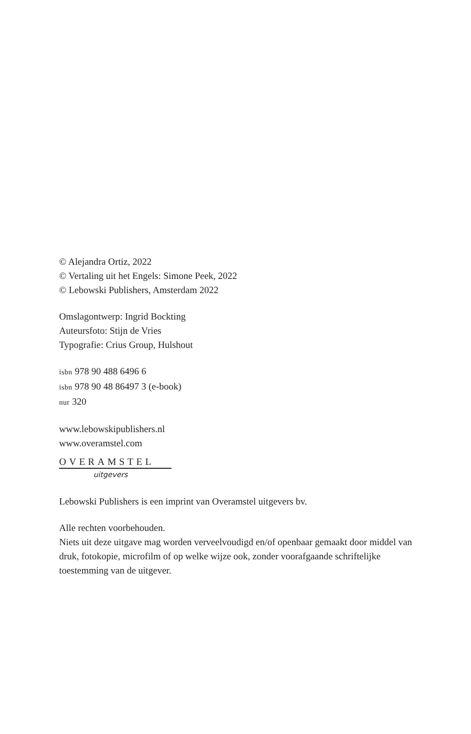© Alejandra Ortiz, 2022
© Vertaling uit het Engels: Simone Peek, 2022
© Lebowski Publishers, Amsterdam 2022
Omslagontwerp: Ingrid Bockting
Auteursfoto: Stijn de Vries
Typografie: Crius Group, Hulshout
isbn 978 90 488 6496 6
isbn 978 90 48 86497 3 (e-book)
nur 320
www.lebowskipublishers.nl
www.overamstel.com
OVERAMSTEL
uitgevers
Lebowski Publishers is een imprint van Overamstel uitgevers bv.
Alle rechten voorbehouden.
Niets uit deze uitgave mag worden verveelvoudigd en/of openbaar gemaakt door middel van druk, fotokopie, microfilm of op welke wijze ook, zonder voorafgaande schriftelijke toestemming van de uitgever.